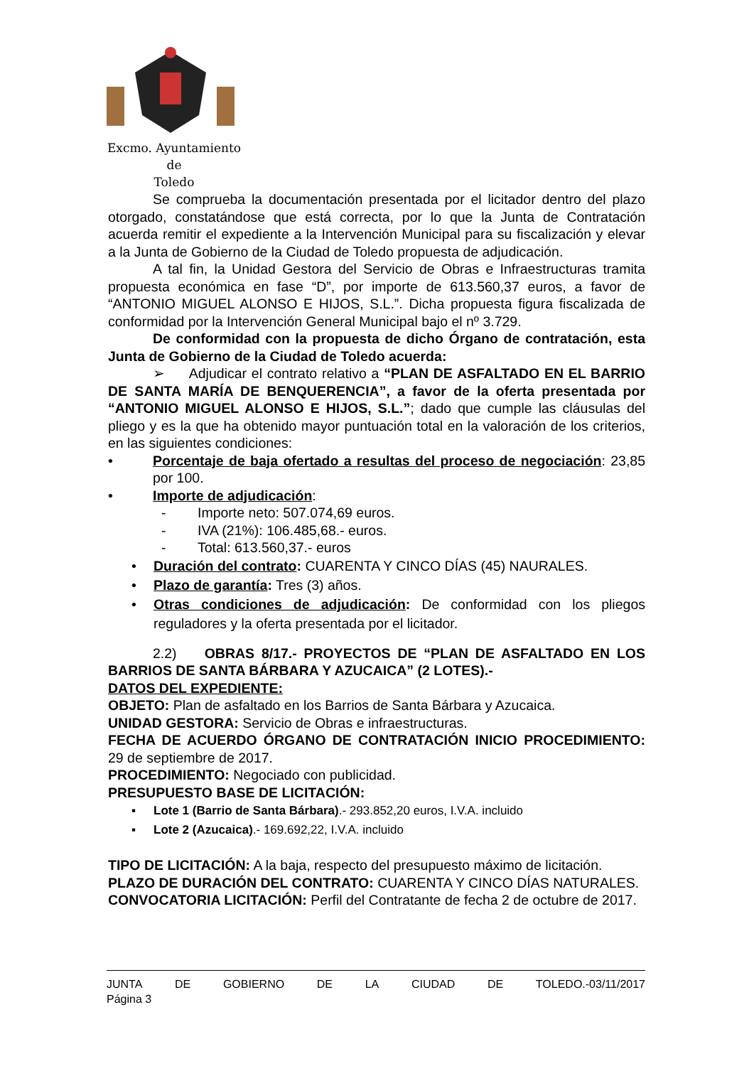Excmo. Ayuntamiento
de
Toledo
Se comprueba la documentación presentada por el licitador dentro del plazo otorgado, constatándose que está correcta, por lo que la Junta de Contratación acuerda remitir el expediente a la Intervención Municipal para su fiscalización y elevar a la Junta de Gobierno de la Ciudad de Toledo propuesta de adjudicación.
A tal fin, la Unidad Gestora del Servicio de Obras e Infraestructuras tramita propuesta económica en fase “D”, por importe de 613.560,37 euros, a favor de “ANTONIO MIGUEL ALONSO E HIJOS, S.L.”. Dicha propuesta figura fiscalizada de conformidad por la Intervención General Municipal bajo el nº 3.729.
De conformidad con la propuesta de dicho Órgano de contratación, esta Junta de Gobierno de la Ciudad de Toledo acuerda:
➢ Adjudicar el contrato relativo a “PLAN DE ASFALTADO EN EL BARRIO DE SANTA MARÍA DE BENQUERENCIA”, a favor de la oferta presentada por “ANTONIO MIGUEL ALONSO E HIJOS, S.L.”; dado que cumple las cláusulas del pliego y es la que ha obtenido mayor puntuación total en la valoración de los criterios, en las siguientes condiciones:
• Porcentaje de baja ofertado a resultas del proceso de negociación: 23,85 por 100.
• Importe de adjudicación:
- Importe neto: 507.074,69 euros.
- IVA (21%): 106.485,68.- euros.
- Total: 613.560,37.- euros
• Duración del contrato: CUARENTA Y CINCO DÍAS (45) NAURALES.
• Plazo de garantía: Tres (3) años.
• Otras condiciones de adjudicación: De conformidad con los pliegos reguladores y la oferta presentada por el licitador.
2.2) OBRAS 8/17.- PROYECTOS DE “PLAN DE ASFALTADO EN LOS BARRIOS DE SANTA BÁRBARA Y AZUCAICA” (2 LOTES).-
DATOS DEL EXPEDIENTE:
OBJETO: Plan de asfaltado en los Barrios de Santa Bárbara y Azucaica.
UNIDAD GESTORA: Servicio de Obras e infraestructuras.
FECHA DE ACUERDO ÓRGANO DE CONTRATACIÓN INICIO PROCEDIMIENTO: 29 de septiembre de 2017.
PROCEDIMIENTO: Negociado con publicidad.
PRESUPUESTO BASE DE LICITACIÓN:
▪ Lote 1 (Barrio de Santa Bárbara).- 293.852,20 euros, I.V.A. incluido
▪ Lote 2 (Azucaica).- 169.692,22, I.V.A. incluido
TIPO DE LICITACIÓN: A la baja, respecto del presupuesto máximo de licitación.
PLAZO DE DURACIÓN DEL CONTRATO: CUARENTA Y CINCO DÍAS NATURALES.
CONVOCATORIA LICITACIÓN: Perfil del Contratante de fecha 2 de octubre de 2017.
JUNTA DE GOBIERNO DE LA CIUDAD DE TOLEDO.-03/11/2017
Página 3